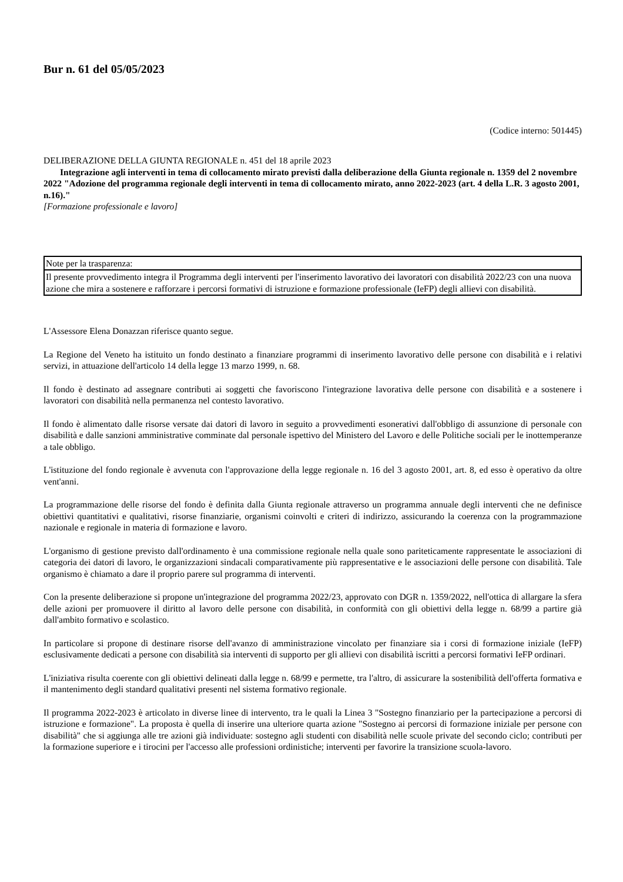Bur n. 61 del 05/05/2023
(Codice interno: 501445)
DELIBERAZIONE DELLA GIUNTA REGIONALE n. 451 del 18 aprile 2023
Integrazione agli interventi in tema di collocamento mirato previsti dalla deliberazione della Giunta regionale n. 1359 del 2 novembre 2022 "Adozione del programma regionale degli interventi in tema di collocamento mirato, anno 2022-2023 (art. 4 della L.R. 3 agosto 2001, n.16)."
[Formazione professionale e lavoro]
| Note per la trasparenza: |
| Il presente provvedimento integra il Programma degli interventi per l'inserimento lavorativo dei lavoratori con disabilità 2022/23 con una nuova azione che mira a sostenere e rafforzare i percorsi formativi di istruzione e formazione professionale (IeFP) degli allievi con disabilità. |
L'Assessore Elena Donazzan riferisce quanto segue.
La Regione del Veneto ha istituito un fondo destinato a finanziare programmi di inserimento lavorativo delle persone con disabilità e i relativi servizi, in attuazione dell'articolo 14 della legge 13 marzo 1999, n. 68.
Il fondo è destinato ad assegnare contributi ai soggetti che favoriscono l'integrazione lavorativa delle persone con disabilità e a sostenere i lavoratori con disabilità nella permanenza nel contesto lavorativo.
Il fondo è alimentato dalle risorse versate dai datori di lavoro in seguito a provvedimenti esonerativi dall'obbligo di assunzione di personale con disabilità e dalle sanzioni amministrative comminate dal personale ispettivo del Ministero del Lavoro e delle Politiche sociali per le inottemperanze a tale obbligo.
L'istituzione del fondo regionale è avvenuta con l'approvazione della legge regionale n. 16 del 3 agosto 2001, art. 8, ed esso è operativo da oltre vent'anni.
La programmazione delle risorse del fondo è definita dalla Giunta regionale attraverso un programma annuale degli interventi che ne definisce obiettivi quantitativi e qualitativi, risorse finanziarie, organismi coinvolti e criteri di indirizzo, assicurando la coerenza con la programmazione nazionale e regionale in materia di formazione e lavoro.
L'organismo di gestione previsto dall'ordinamento è una commissione regionale nella quale sono pariteticamente rappresentate le associazioni di categoria dei datori di lavoro, le organizzazioni sindacali comparativamente più rappresentative e le associazioni delle persone con disabilità. Tale organismo è chiamato a dare il proprio parere sul programma di interventi.
Con la presente deliberazione si propone un'integrazione del programma 2022/23, approvato con DGR n. 1359/2022, nell'ottica di allargare la sfera delle azioni per promuovere il diritto al lavoro delle persone con disabilità, in conformità con gli obiettivi della legge n. 68/99 a partire già dall'ambito formativo e scolastico.
In particolare si propone di destinare risorse dell'avanzo di amministrazione vincolato per finanziare sia i corsi di formazione iniziale (IeFP) esclusivamente dedicati a persone con disabilità sia interventi di supporto per gli allievi con disabilità iscritti a percorsi formativi IeFP ordinari.
L'iniziativa risulta coerente con gli obiettivi delineati dalla legge n. 68/99 e permette, tra l'altro, di assicurare la sostenibilità dell'offerta formativa e il mantenimento degli standard qualitativi presenti nel sistema formativo regionale.
Il programma 2022-2023 è articolato in diverse linee di intervento, tra le quali la Linea 3 "Sostegno finanziario per la partecipazione a percorsi di istruzione e formazione". La proposta è quella di inserire una ulteriore quarta azione "Sostegno ai percorsi di formazione iniziale per persone con disabilità" che si aggiunga alle tre azioni già individuate: sostegno agli studenti con disabilità nelle scuole private del secondo ciclo; contributi per la formazione superiore e i tirocini per l'accesso alle professioni ordinistiche; interventi per favorire la transizione scuola-lavoro.